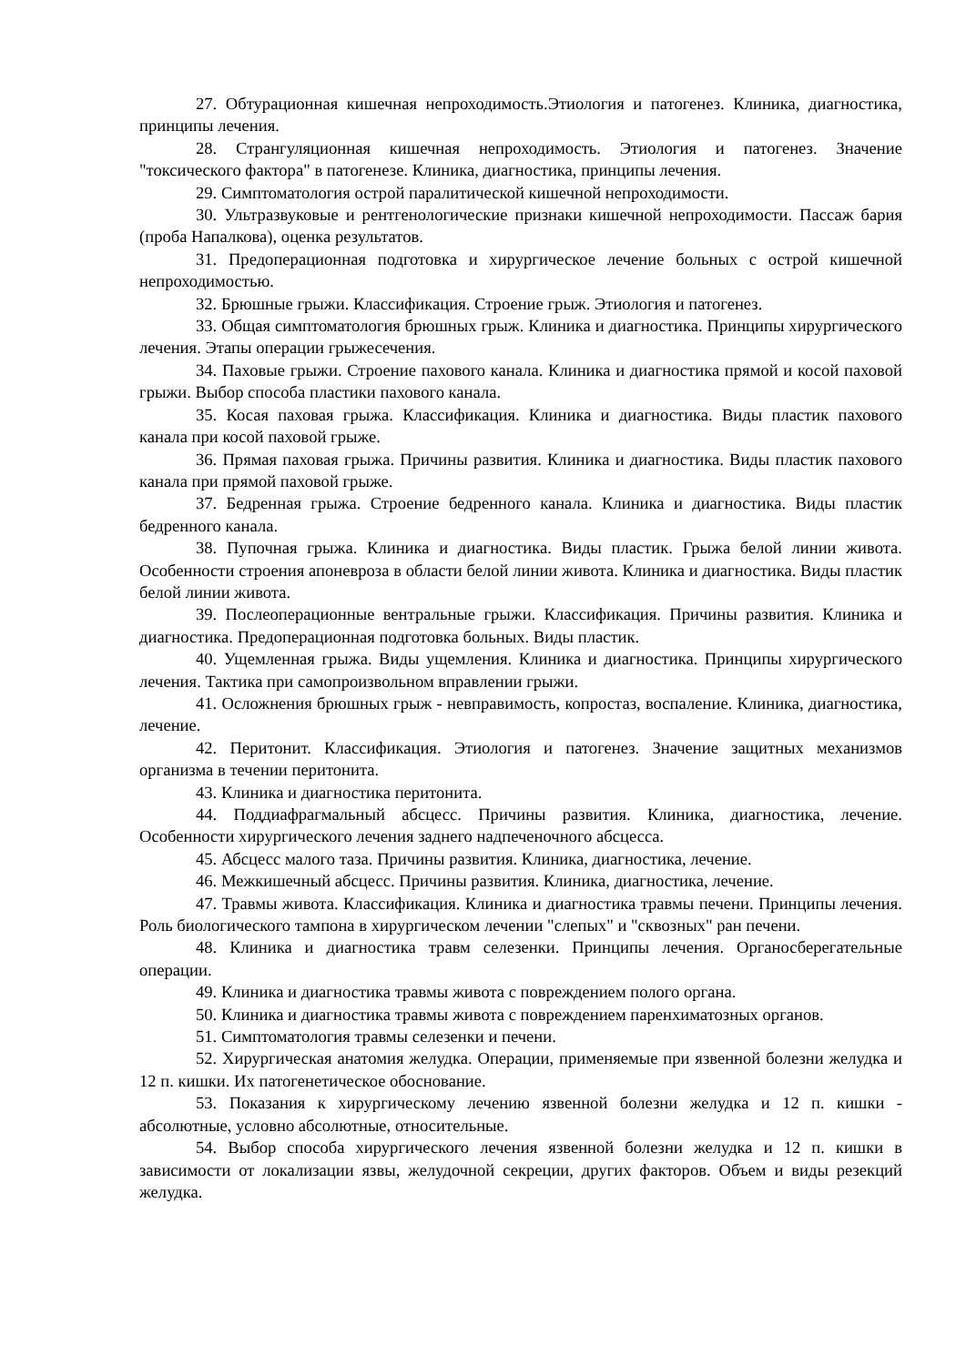27. Обтурационная кишечная непроходимость.Этиология и патогенез. Клиника, диагностика, принципы лечения.
28. Странгуляционная кишечная непроходимость. Этиология и патогенез. Значение "токсического фактора" в патогенезе. Клиника, диагностика, принципы лечения.
29. Симптоматология острой паралитической кишечной непроходимости.
30. Ультразвуковые и рентгенологические признаки кишечной непроходимости. Пассаж бария (проба Напалкова), оценка результатов.
31. Предоперационная подготовка и хирургическое лечение больных с острой кишечной непроходимостью.
32. Брюшные грыжи. Классификация. Строение грыж. Этиология и патогенез.
33. Общая симптоматология брюшных грыж. Клиника и диагностика. Принципы хирургического лечения. Этапы операции грыжесечения.
34. Паховые грыжи. Строение пахового канала. Клиника и диагностика прямой и косой паховой грыжи. Выбор способа пластики пахового канала.
35. Косая паховая грыжа. Классификация. Клиника и диагностика. Виды пластик пахового канала при косой паховой грыже.
36. Прямая паховая грыжа. Причины развития. Клиника и диагностика. Виды пластик пахового канала при прямой паховой грыже.
37. Бедренная грыжа. Строение бедренного канала. Клиника и диагностика. Виды пластик бедренного канала.
38. Пупочная грыжа. Клиника и диагностика. Виды пластик. Грыжа белой линии живота. Особенности строения апоневроза в области белой линии живота. Клиника и диагностика. Виды пластик белой линии живота.
39. Послеоперационные вентральные грыжи. Классификация. Причины развития. Клиника и диагностика. Предоперационная подготовка больных. Виды пластик.
40. Ущемленная грыжа. Виды ущемления. Клиника и диагностика. Принципы хирургического лечения. Тактика при самопроизвольном вправлении грыжи.
41. Осложнения брюшных грыж - невправимость, копростаз, воспаление. Клиника, диагностика, лечение.
42. Перитонит. Классификация. Этиология и патогенез. Значение защитных механизмов организма в течении перитонита.
43. Клиника и диагностика перитонита.
44. Поддиафрагмальный абсцесс. Причины развития. Клиника, диагностика, лечение. Особенности хирургического лечения заднего надпеченочного абсцесса.
45. Абсцесс малого таза. Причины развития. Клиника, диагностика, лечение.
46. Межкишечный абсцесс. Причины развития. Клиника, диагностика, лечение.
47. Травмы живота. Классификация. Клиника и диагностика травмы печени. Принципы лечения. Роль биологического тампона в хирургическом лечении "слепых" и "сквозных" ран печени.
48. Клиника и диагностика травм селезенки. Принципы лечения. Органосберегательные операции.
49. Клиника и диагностика травмы живота с повреждением полого органа.
50. Клиника и диагностика травмы живота с повреждением паренхиматозных органов.
51. Симптоматология травмы селезенки и печени.
52. Хирургическая анатомия желудка. Операции, применяемые при язвенной болезни желудка и 12 п. кишки. Их патогенетическое обоснование.
53. Показания к хирургическому лечению язвенной болезни желудка и 12 п. кишки - абсолютные, условно абсолютные, относительные.
54. Выбор способа хирургического лечения язвенной болезни желудка и 12 п. кишки в зависимости от локализации язвы, желудочной секреции, других факторов. Объем и виды резекций желудка.